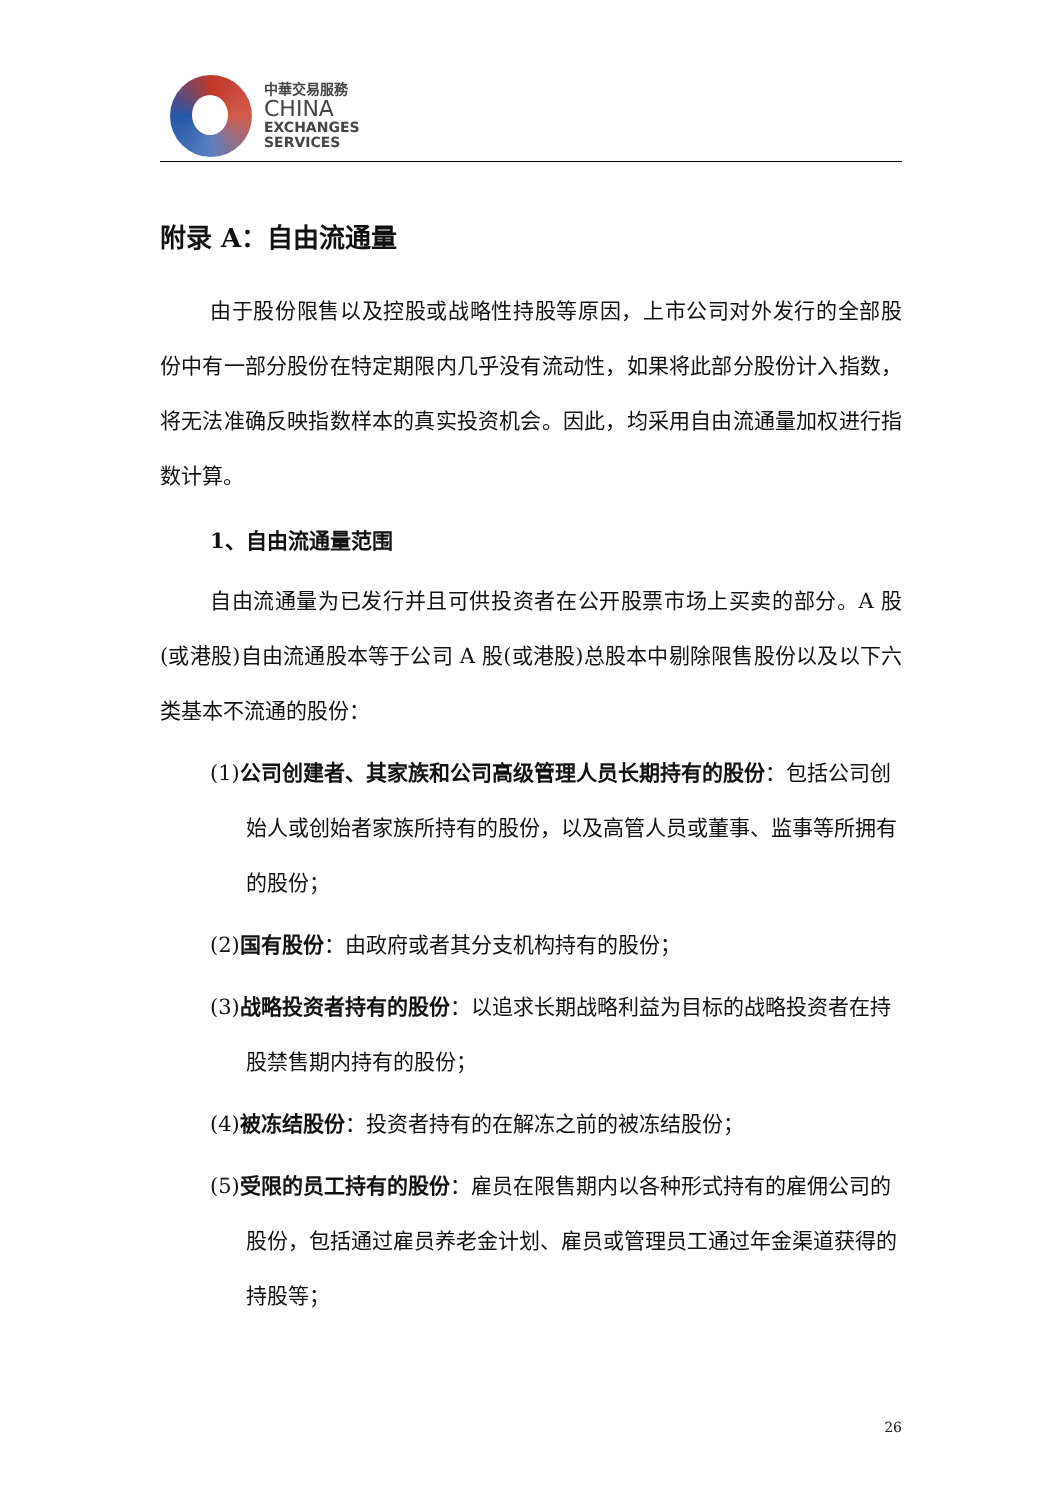中華交易服務
CHINA
EXCHANGES
SERVICES
附录 A：自由流通量
由于股份限售以及控股或战略性持股等原因，上市公司对外发行的全部股份中有一部分股份在特定期限内几乎没有流动性，如果将此部分股份计入指数，将无法准确反映指数样本的真实投资机会。因此，均采用自由流通量加权进行指数计算。
1、自由流通量范围
自由流通量为已发行并且可供投资者在公开股票市场上买卖的部分。A 股(或港股)自由流通股本等于公司 A 股(或港股)总股本中剔除限售股份以及以下六类基本不流通的股份：
(1)公司创建者、其家族和公司高级管理人员长期持有的股份：包括公司创始人或创始者家族所持有的股份，以及高管人员或董事、监事等所拥有的股份；
(2)国有股份：由政府或者其分支机构持有的股份；
(3)战略投资者持有的股份：以追求长期战略利益为目标的战略投资者在持股禁售期内持有的股份；
(4)被冻结股份：投资者持有的在解冻之前的被冻结股份；
(5)受限的员工持有的股份：雇员在限售期内以各种形式持有的雇佣公司的股份，包括通过雇员养老金计划、雇员或管理员工通过年金渠道获得的持股等；
26